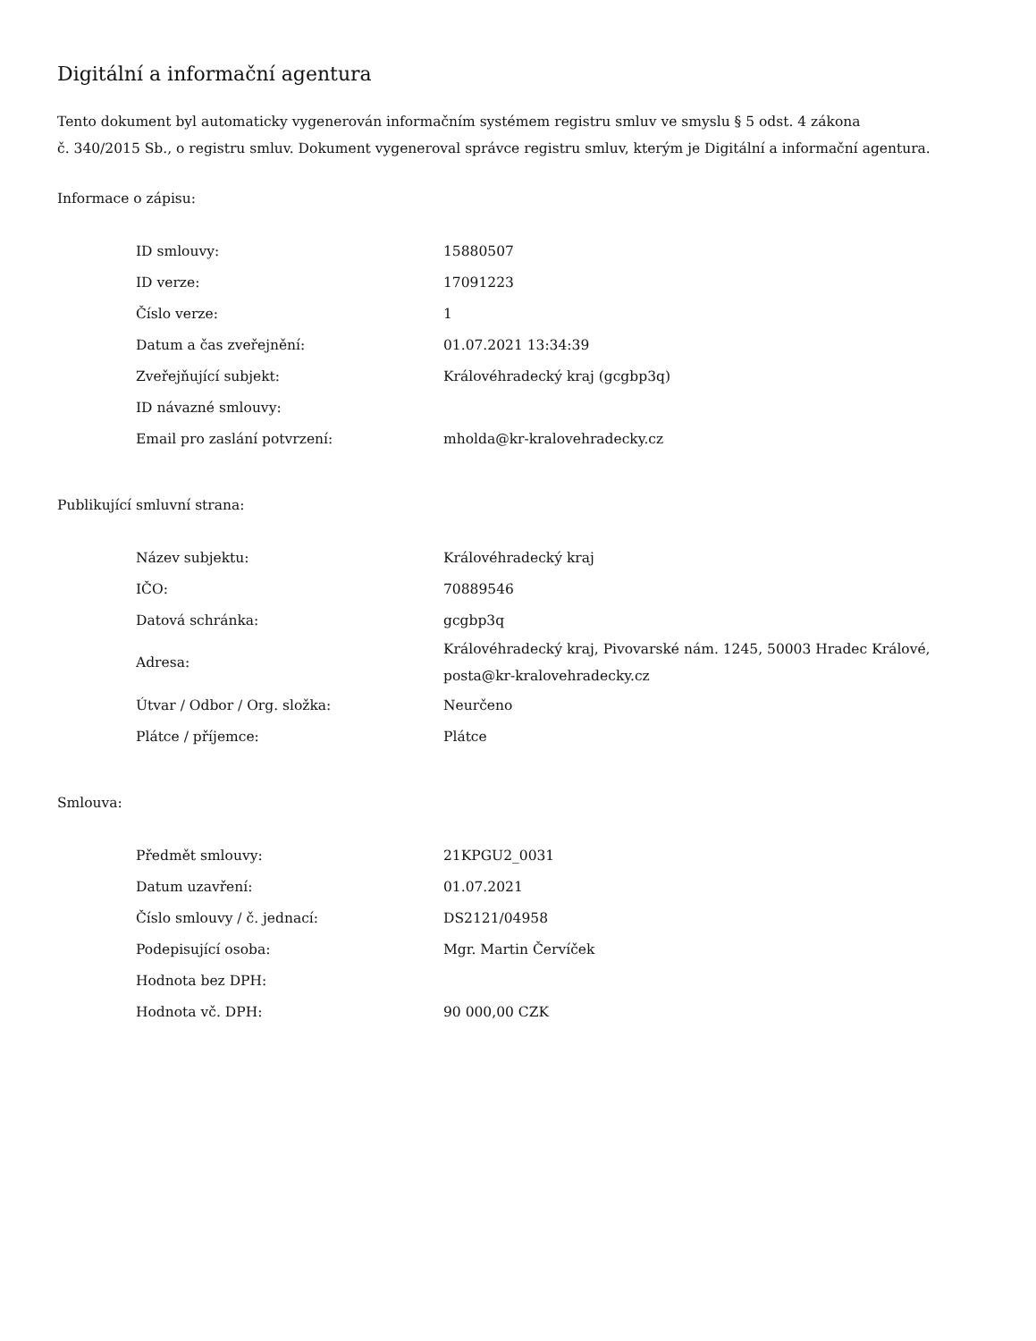Digitální a informační agentura
Tento dokument byl automaticky vygenerován informačním systémem registru smluv ve smyslu § 5 odst. 4 zákona
č. 340/2015 Sb., o registru smluv. Dokument vygeneroval správce registru smluv, kterým je Digitální a informační agentura.
Informace o zápisu:
| ID smlouvy: | 15880507 |
| ID verze: | 17091223 |
| Číslo verze: | 1 |
| Datum a čas zveřejnění: | 01.07.2021 13:34:39 |
| Zveřejňující subjekt: | Královéhradecký kraj (gcgbp3q) |
| ID návazné smlouvy: | |
| Email pro zaslání potvrzení: | mholda@kr-kralovehradecky.cz |
Publikující smluvní strana:
| Název subjektu: | Královéhradecký kraj |
| IČO: | 70889546 |
| Datová schránka: | gcgbp3q |
| Adresa: | Královéhradecký kraj, Pivovarské nám. 1245, 50003 Hradec Králové, posta@kr-kralovehradecky.cz |
| Útvar / Odbor / Org. složka: | Neurčeno |
| Plátce / příjemce: | Plátce |
Smlouva:
| Předmět smlouvy: | 21KPGU2_0031 |
| Datum uzavření: | 01.07.2021 |
| Číslo smlouvy / č. jednací: | DS2121/04958 |
| Podepisující osoba: | Mgr. Martin Červíček |
| Hodnota bez DPH: | |
| Hodnota vč. DPH: | 90 000,00 CZK |